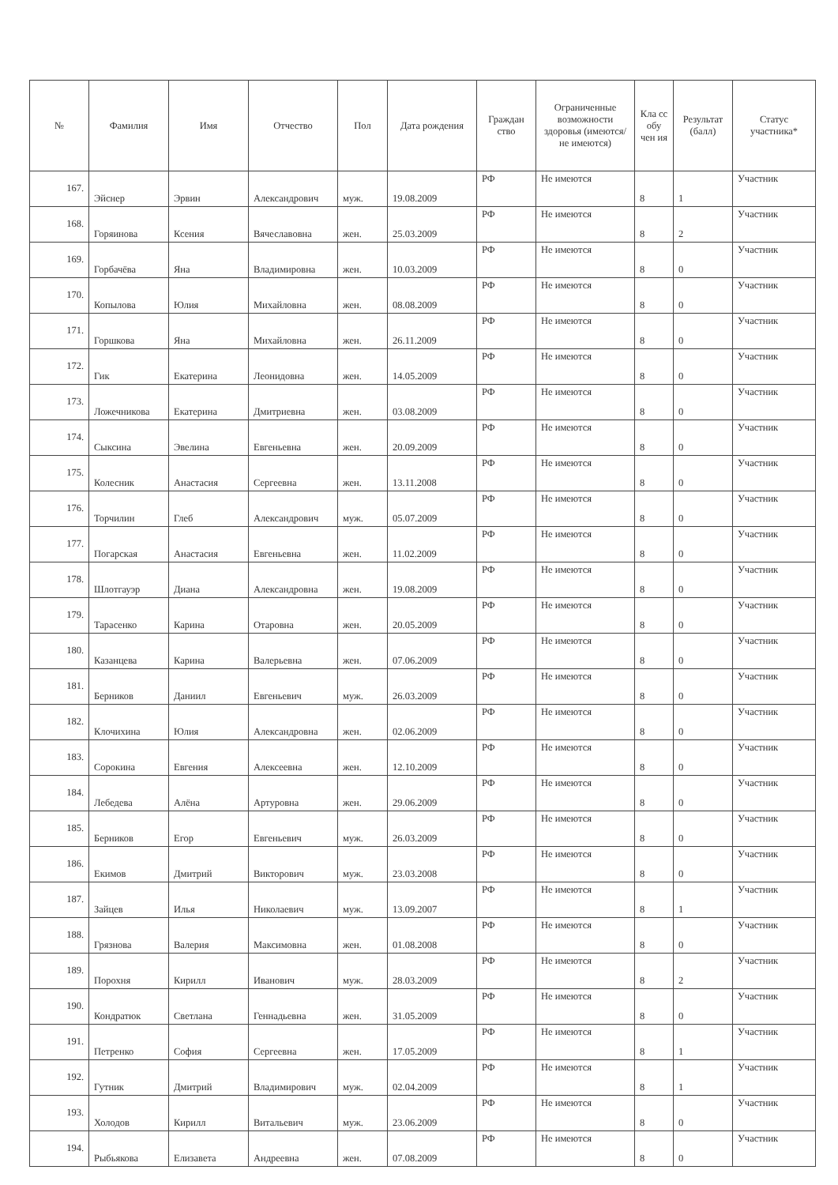| № | Фамилия | Имя | Отчество | Пол | Дата рождения | Граждан ство | Ограниченные возможности здоровья (имеются/не имеются) | Кла сс обу чен ия | Результат (балл) | Статус участника* |
| --- | --- | --- | --- | --- | --- | --- | --- | --- | --- | --- |
| 167. | Эйснер | Эрвин | Александрович | муж. | 19.08.2009 | РФ | Не имеются | 8 | 1 | Участник |
| 168. | Горяинова | Ксения | Вячеславовна | жен. | 25.03.2009 | РФ | Не имеются | 8 | 2 | Участник |
| 169. | Горбачёва | Яна | Владимировна | жен. | 10.03.2009 | РФ | Не имеются | 8 | 0 | Участник |
| 170. | Копылова | Юлия | Михайловна | жен. | 08.08.2009 | РФ | Не имеются | 8 | 0 | Участник |
| 171. | Горшкова | Яна | Михайловна | жен. | 26.11.2009 | РФ | Не имеются | 8 | 0 | Участник |
| 172. | Гик | Екатерина | Леонидовна | жен. | 14.05.2009 | РФ | Не имеются | 8 | 0 | Участник |
| 173. | Ложечникова | Екатерина | Дмитриевна | жен. | 03.08.2009 | РФ | Не имеются | 8 | 0 | Участник |
| 174. | Сыксина | Эвелина | Евгеньевна | жен. | 20.09.2009 | РФ | Не имеются | 8 | 0 | Участник |
| 175. | Колесник | Анастасия | Сергеевна | жен. | 13.11.2008 | РФ | Не имеются | 8 | 0 | Участник |
| 176. | Торчилин | Глеб | Александрович | муж. | 05.07.2009 | РФ | Не имеются | 8 | 0 | Участник |
| 177. | Погарская | Анастасия | Евгеньевна | жен. | 11.02.2009 | РФ | Не имеются | 8 | 0 | Участник |
| 178. | Шлотгауэр | Диана | Александровна | жен. | 19.08.2009 | РФ | Не имеются | 8 | 0 | Участник |
| 179. | Тарасенко | Карина | Отаровна | жен. | 20.05.2009 | РФ | Не имеются | 8 | 0 | Участник |
| 180. | Казанцева | Карина | Валерьевна | жен. | 07.06.2009 | РФ | Не имеются | 8 | 0 | Участник |
| 181. | Берников | Даниил | Евгеньевич | муж. | 26.03.2009 | РФ | Не имеются | 8 | 0 | Участник |
| 182. | Клочихина | Юлия | Александровна | жен. | 02.06.2009 | РФ | Не имеются | 8 | 0 | Участник |
| 183. | Сорокина | Евгения | Алексеевна | жен. | 12.10.2009 | РФ | Не имеются | 8 | 0 | Участник |
| 184. | Лебедева | Алёна | Артуровна | жен. | 29.06.2009 | РФ | Не имеются | 8 | 0 | Участник |
| 185. | Берников | Егор | Евгеньевич | муж. | 26.03.2009 | РФ | Не имеются | 8 | 0 | Участник |
| 186. | Екимов | Дмитрий | Викторович | муж. | 23.03.2008 | РФ | Не имеются | 8 | 0 | Участник |
| 187. | Зайцев | Илья | Николаевич | муж. | 13.09.2007 | РФ | Не имеются | 8 | 1 | Участник |
| 188. | Грязнова | Валерия | Максимовна | жен. | 01.08.2008 | РФ | Не имеются | 8 | 0 | Участник |
| 189. | Порохня | Кирилл | Иванович | муж. | 28.03.2009 | РФ | Не имеются | 8 | 2 | Участник |
| 190. | Кондратюк | Светлана | Геннадьевна | жен. | 31.05.2009 | РФ | Не имеются | 8 | 0 | Участник |
| 191. | Петренко | София | Сергеевна | жен. | 17.05.2009 | РФ | Не имеются | 8 | 1 | Участник |
| 192. | Гутник | Дмитрий | Владимирович | муж. | 02.04.2009 | РФ | Не имеются | 8 | 1 | Участник |
| 193. | Холодов | Кирилл | Витальевич | муж. | 23.06.2009 | РФ | Не имеются | 8 | 0 | Участник |
| 194. | Рыбьякова | Елизавета | Андреевна | жен. | 07.08.2009 | РФ | Не имеются | 8 | 0 | Участник |